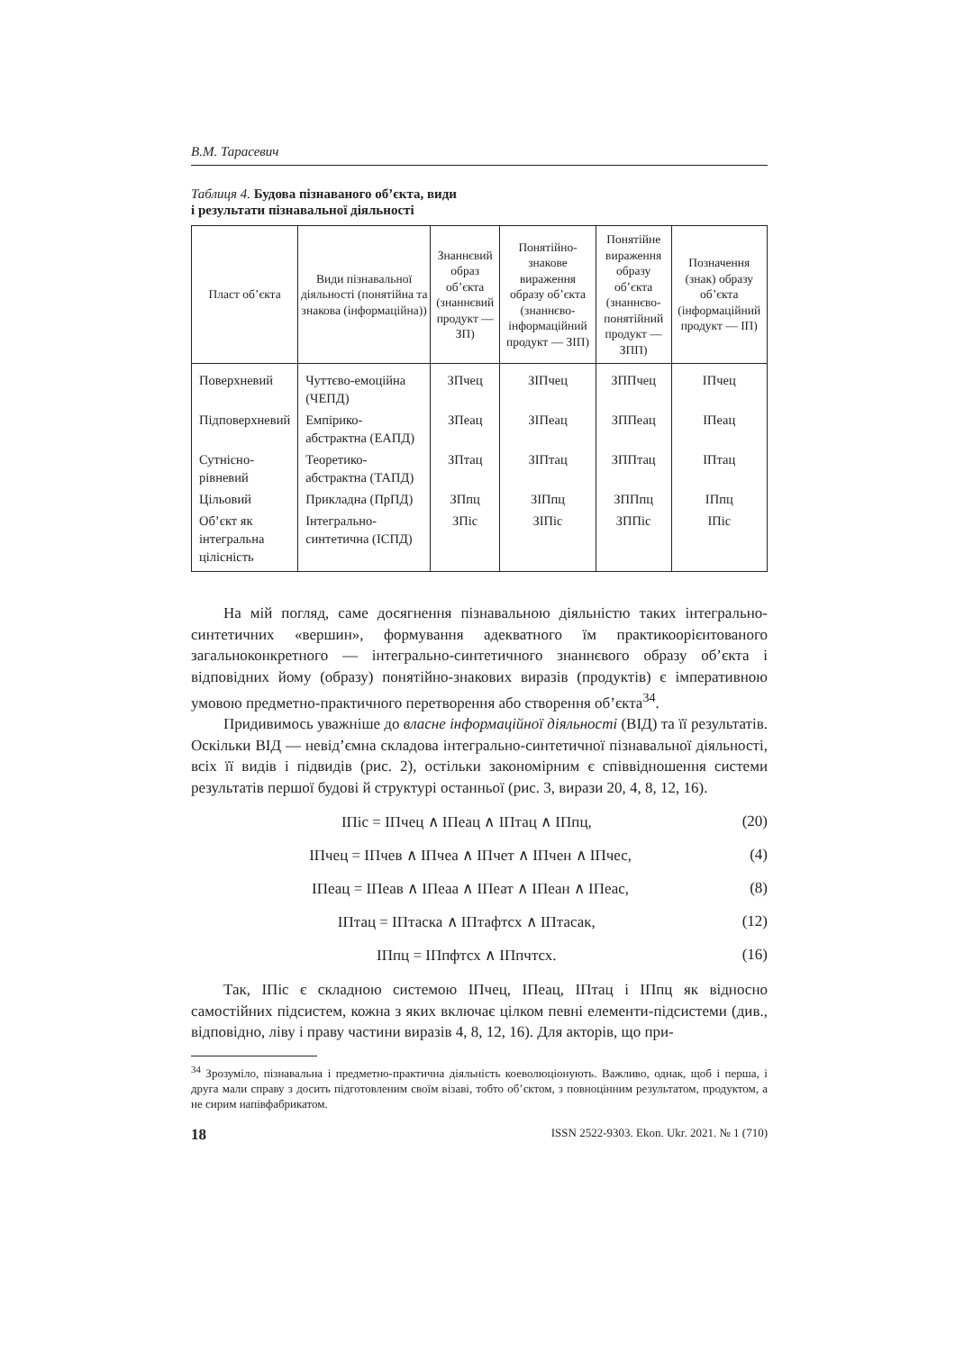В.М. Тарасевич
Таблиця 4. Будова пізнаваного об’єкта, види
і результати пізнавальної діяльності
| Пласт об’єкта | Види пізнавальної діяльності (понятійна та знакова (інформаційна)) | Знаннєвий образ об’єкта (знаннєвий продукт — ЗП) | Понятійно-знакове вираження образу об’єкта (знаннєво-інформаційний продукт — ЗІП) | Понятійне вираження образу об’єкта (знаннєво-понятійний продукт — ЗПП) | Позначення (знак) образу об’єкта (інформаційний продукт — ІП) |
| --- | --- | --- | --- | --- | --- |
| Поверхневий | Чуттєво-емоційна (ЧЕПД) | ЗПчец | ЗІПчец | ЗППчец | ІПчец |
| Підповерхневий | Емпірико-абстрактна (ЕАПД) | ЗПеац | ЗІПеац | ЗППеац | ІПеац |
| Сутнісно-рівневий | Теоретико-абстрактна (ТАПД) | ЗПтац | ЗІПтац | ЗППтац | ІПтац |
| Цільовий | Прикладна (ПрПД) | ЗПпц | ЗІПпц | ЗППпц | ІПпц |
| Об’єкт як інтегральна цілісність | Інтегрально-синтетична (ІСПД) | ЗПіс | ЗІПіс | ЗППіс | ІПіс |
На мій погляд, саме досягнення пізнавальною діяльністю таких інтегрально-синтетичних «вершин», формування адекватного їм практикоорієнтованого загальноконкретного — інтегрально-синтетичного знаннєвого образу об’єкта і відповідних йому (образу) понятійно-знакових виразів (продуктів) є імперативною умовою предметно-практичного перетворення або створення об’єкта<sup>34</sup>.
Придивимось уважніше до власне інформаційної діяльності (ВІД) та її результатів. Оскільки ВІД — невід’ємна складова інтегрально-синтетичної пізнавальної діяльності, всіх її видів і підвидів (рис. 2), остільки закономірним є співвідношення системи результатів першої будові й структурі останньої (рис. 3, вирази 20, 4, 8, 12, 16).
ІПіс = ІПчец ∧ ІПеац ∧ ІПтац ∧ ІПпц, (20)
ІПчец = ІПчев ∧ ІПчеа ∧ ІПчет ∧ ІПчен ∧ ІПчес, (4)
ІПеац = ІПеав ∧ ІПеаа ∧ ІПеат ∧ ІПеан ∧ ІПеас, (8)
ІПтац = ІПтаска ∧ ІПтафтсх ∧ ІПтасак, (12)
ІПпц = ІПпфтсх ∧ ІПпчтсх. (16)
Так, ІПіс є складною системою ІПчец, ІПеац, ІПтац і ІПпц як відносно самостійних підсистем, кожна з яких включає цілком певні елементи-підсистеми (див., відповідно, ліву і праву частини виразів 4, 8, 12, 16). Для акторів, що при-
<sup>34</sup> Зрозуміло, пізнавальна і предметно-практична діяльність коеволюціонують. Важливо, однак, щоб і перша, і друга мали справу з досить підготовленим своїм візаві, тобто об’єктом, з повноцінним результатом, продуктом, а не сирим напівфабрикатом.
18 ISSN 2522-9303. Ekon. Ukr. 2021. № 1 (710)